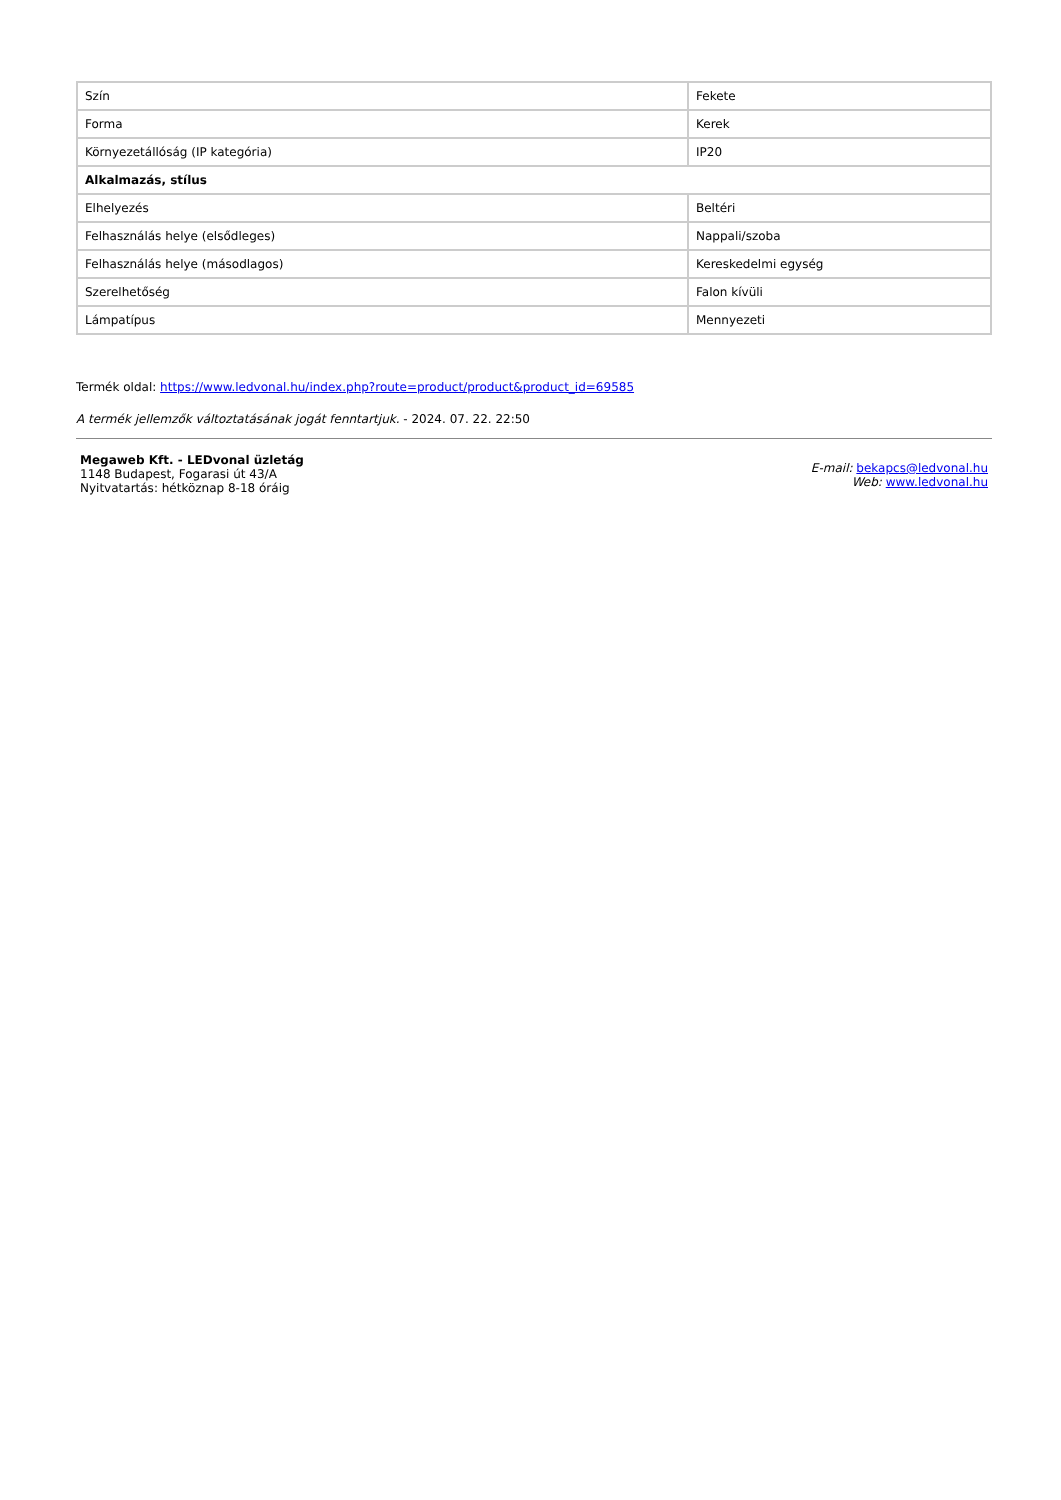| Szín | Fekete |
| Forma | Kerek |
| Környezetállóság (IP kategória) | IP20 |
| Alkalmazás, stílus | |
| Elhelyezés | Beltéri |
| Felhasználás helye (elsődleges) | Nappali/szoba |
| Felhasználás helye (másodlagos) | Kereskedelmi egység |
| Szerelhetőség | Falon kívüli |
| Lámpatípus | Mennyezeti |
Termék oldal: https://www.ledvonal.hu/index.php?route=product/product&product_id=69585
A termék jellemzők változtatásának jogát fenntartjuk. - 2024. 07. 22. 22:50
Megaweb Kft. - LEDvonal üzletág
1148 Budapest, Fogarasi út 43/A
Nyitvatartás: hétköznap 8-18 óráig
E-mail: bekapcs@ledvonal.hu
Web: www.ledvonal.hu